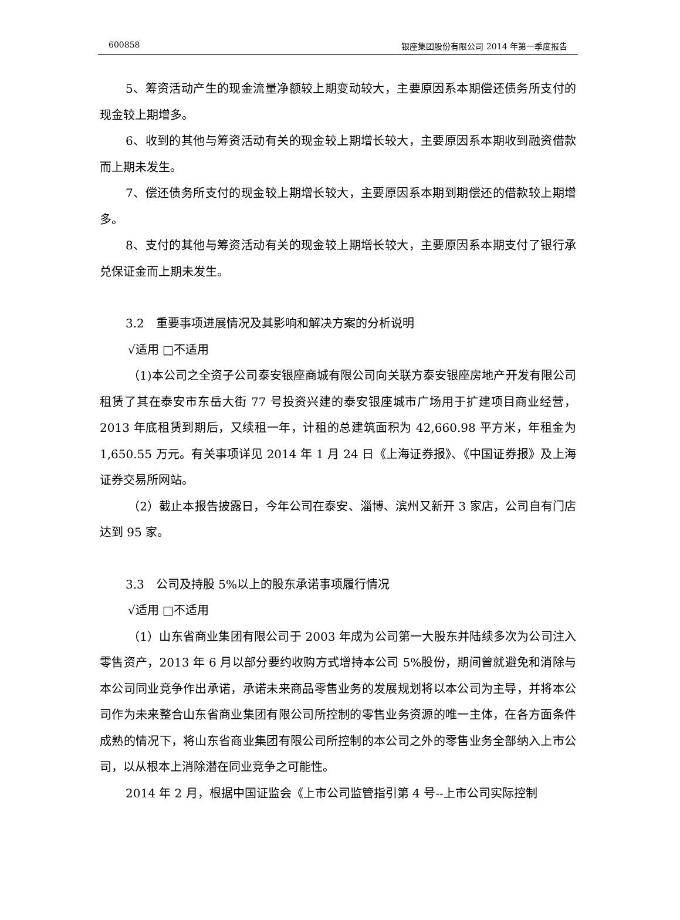600858 银座集团股份有限公司 2014 年第一季度报告
5、筹资活动产生的现金流量净额较上期变动较大，主要原因系本期偿还债务所支付的现金较上期增多。
6、收到的其他与筹资活动有关的现金较上期增长较大，主要原因系本期收到融资借款而上期未发生。
7、偿还债务所支付的现金较上期增长较大，主要原因系本期到期偿还的借款较上期增多。
8、支付的其他与筹资活动有关的现金较上期增长较大，主要原因系本期支付了银行承兑保证金而上期未发生。
3.2　重要事项进展情况及其影响和解决方案的分析说明
√适用 □不适用
（1)本公司之全资子公司泰安银座商城有限公司向关联方泰安银座房地产开发有限公司租赁了其在泰安市东岳大街 77 号投资兴建的泰安银座城市广场用于扩建项目商业经营，2013 年底租赁到期后，又续租一年，计租的总建筑面积为 42,660.98 平方米，年租金为 1,650.55 万元。有关事项详见 2014 年 1 月 24 日《上海证券报》、《中国证券报》及上海证券交易所网站。
（2）截止本报告披露日，今年公司在泰安、淄博、滨州又新开 3 家店，公司自有门店达到 95 家。
3.3　公司及持股 5%以上的股东承诺事项履行情况
√适用 □不适用
（1）山东省商业集团有限公司于 2003 年成为公司第一大股东并陆续多次为公司注入零售资产，2013 年 6 月以部分要约收购方式增持本公司 5%股份，期间曾就避免和消除与本公司同业竞争作出承诺，承诺未来商品零售业务的发展规划将以本公司为主导，并将本公司作为未来整合山东省商业集团有限公司所控制的零售业务资源的唯一主体，在各方面条件成熟的情况下，将山东省商业集团有限公司所控制的本公司之外的零售业务全部纳入上市公司，以从根本上消除潜在同业竞争之可能性。
2014 年 2 月，根据中国证监会《上市公司监管指引第 4 号--上市公司实际控制